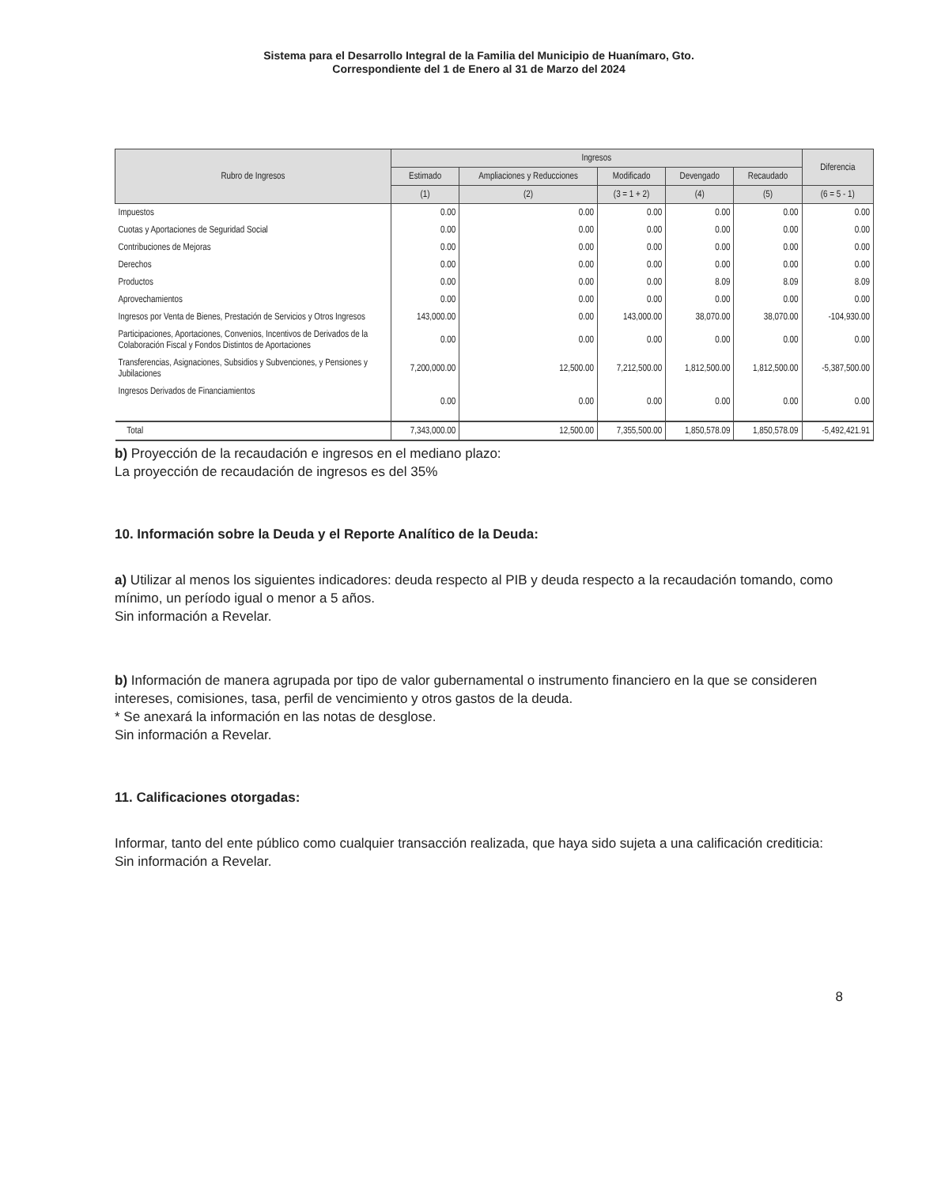Sistema para el Desarrollo Integral de la Familia del Municipio de Huanímaro, Gto.
Correspondiente del 1 de Enero al 31 de Marzo del 2024
| Rubro de Ingresos | Ingresos | | | | | Diferencia |
| --- | --- | --- | --- | --- | --- | --- |
| | Estimado | Ampliaciones y Reducciones | Modificado | Devengado | Recaudado | |
| | (1) | (2) | (3 = 1 + 2) | (4) | (5) | (6 = 5 - 1) |
| Impuestos | 0.00 | 0.00 | 0.00 | 0.00 | 0.00 | 0.00 |
| Cuotas y Aportaciones de Seguridad Social | 0.00 | 0.00 | 0.00 | 0.00 | 0.00 | 0.00 |
| Contribuciones de Mejoras | 0.00 | 0.00 | 0.00 | 0.00 | 0.00 | 0.00 |
| Derechos | 0.00 | 0.00 | 0.00 | 0.00 | 0.00 | 0.00 |
| Productos | 0.00 | 0.00 | 0.00 | 8.09 | 8.09 | 8.09 |
| Aprovechamientos | 0.00 | 0.00 | 0.00 | 0.00 | 0.00 | 0.00 |
| Ingresos por Venta de Bienes, Prestación de Servicios y Otros Ingresos | 143,000.00 | 0.00 | 143,000.00 | 38,070.00 | 38,070.00 | -104,930.00 |
| Participaciones, Aportaciones, Convenios, Incentivos de Derivados de la Colaboración Fiscal y Fondos Distintos de Aportaciones | 0.00 | 0.00 | 0.00 | 0.00 | 0.00 | 0.00 |
| Transferencias, Asignaciones, Subsidios y Subvenciones, y Pensiones y Jubilaciones | 7,200,000.00 | 12,500.00 | 7,212,500.00 | 1,812,500.00 | 1,812,500.00 | -5,387,500.00 |
| Ingresos Derivados de Financiamientos | 0.00 | 0.00 | 0.00 | 0.00 | 0.00 | 0.00 |
| Total | 7,343,000.00 | 12,500.00 | 7,355,500.00 | 1,850,578.09 | 1,850,578.09 | -5,492,421.91 |
b) Proyección de la recaudación e ingresos en el mediano plazo:
La proyección de recaudación de ingresos es del 35%
10. Información sobre la Deuda y el Reporte Analítico de la Deuda:
a) Utilizar al menos los siguientes indicadores: deuda respecto al PIB y deuda respecto a la recaudación tomando, como mínimo, un período igual o menor a 5 años.
Sin información a Revelar.
b) Información de manera agrupada por tipo de valor gubernamental o instrumento financiero en la que se consideren intereses, comisiones, tasa, perfil de vencimiento y otros gastos de la deuda.
* Se anexará la información en las notas de desglose.
Sin información a Revelar.
11. Calificaciones otorgadas:
Informar, tanto del ente público como cualquier transacción realizada, que haya sido sujeta a una calificación crediticia:
Sin información a Revelar.
8